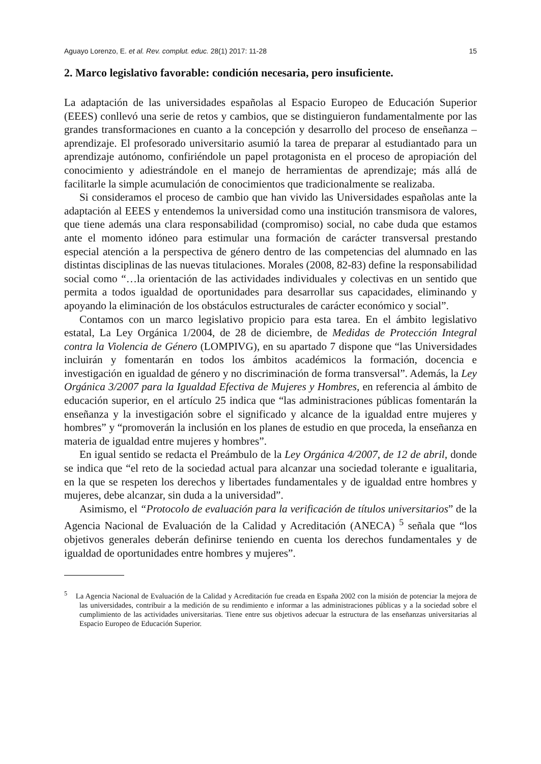Aguayo Lorenzo, E. et al. Rev. complut. educ. 28(1) 2017: 11-28 15
2. Marco legislativo favorable: condición necesaria, pero insuficiente.
La adaptación de las universidades españolas al Espacio Europeo de Educación Superior (EEES) conllevó una serie de retos y cambios, que se distinguieron fundamentalmente por las grandes transformaciones en cuanto a la concepción y desarrollo del proceso de enseñanza –aprendizaje. El profesorado universitario asumió la tarea de preparar al estudiantado para un aprendizaje autónomo, confiriéndole un papel protagonista en el proceso de apropiación del conocimiento y adiestrándole en el manejo de herramientas de aprendizaje; más allá de facilitarle la simple acumulación de conocimientos que tradicionalmente se realizaba.
Si consideramos el proceso de cambio que han vivido las Universidades españolas ante la adaptación al EEES y entendemos la universidad como una institución transmisora de valores, que tiene además una clara responsabilidad (compromiso) social, no cabe duda que estamos ante el momento idóneo para estimular una formación de carácter transversal prestando especial atención a la perspectiva de género dentro de las competencias del alumnado en las distintas disciplinas de las nuevas titulaciones. Morales (2008, 82-83) define la responsabilidad social como “…la orientación de las actividades individuales y colectivas en un sentido que permita a todos igualdad de oportunidades para desarrollar sus capacidades, eliminando y apoyando la eliminación de los obstáculos estructurales de carácter económico y social”.
Contamos con un marco legislativo propicio para esta tarea. En el ámbito legislativo estatal, La Ley Orgánica 1/2004, de 28 de diciembre, de Medidas de Protección Integral contra la Violencia de Género (LOMPIVG), en su apartado 7 dispone que “las Universidades incluirán y fomentarán en todos los ámbitos académicos la formación, docencia e investigación en igualdad de género y no discriminación de forma transversal”. Además, la Ley Orgánica 3/2007 para la Igualdad Efectiva de Mujeres y Hombres, en referencia al ámbito de educación superior, en el artículo 25 indica que “las administraciones públicas fomentarán la enseñanza y la investigación sobre el significado y alcance de la igualdad entre mujeres y hombres” y “promoverán la inclusión en los planes de estudio en que proceda, la enseñanza en materia de igualdad entre mujeres y hombres”.
En igual sentido se redacta el Preámbulo de la Ley Orgánica 4/2007, de 12 de abril, donde se indica que “el reto de la sociedad actual para alcanzar una sociedad tolerante e igualitaria, en la que se respeten los derechos y libertades fundamentales y de igualdad entre hombres y mujeres, debe alcanzar, sin duda a la universidad”.
Asimismo, el “Protocolo de evaluación para la verificación de títulos universitarios” de la Agencia Nacional de Evaluación de la Calidad y Acreditación (ANECA) <sup>5</sup> señala que “los objetivos generales deberán definirse teniendo en cuenta los derechos fundamentales y de igualdad de oportunidades entre hombres y mujeres”.
<sup>5</sup> La Agencia Nacional de Evaluación de la Calidad y Acreditación fue creada en España 2002 con la misión de potenciar la mejora de las universidades, contribuir a la medición de su rendimiento e informar a las administraciones públicas y a la sociedad sobre el cumplimiento de las actividades universitarias. Tiene entre sus objetivos adecuar la estructura de las enseñanzas universitarias al Espacio Europeo de Educación Superior.